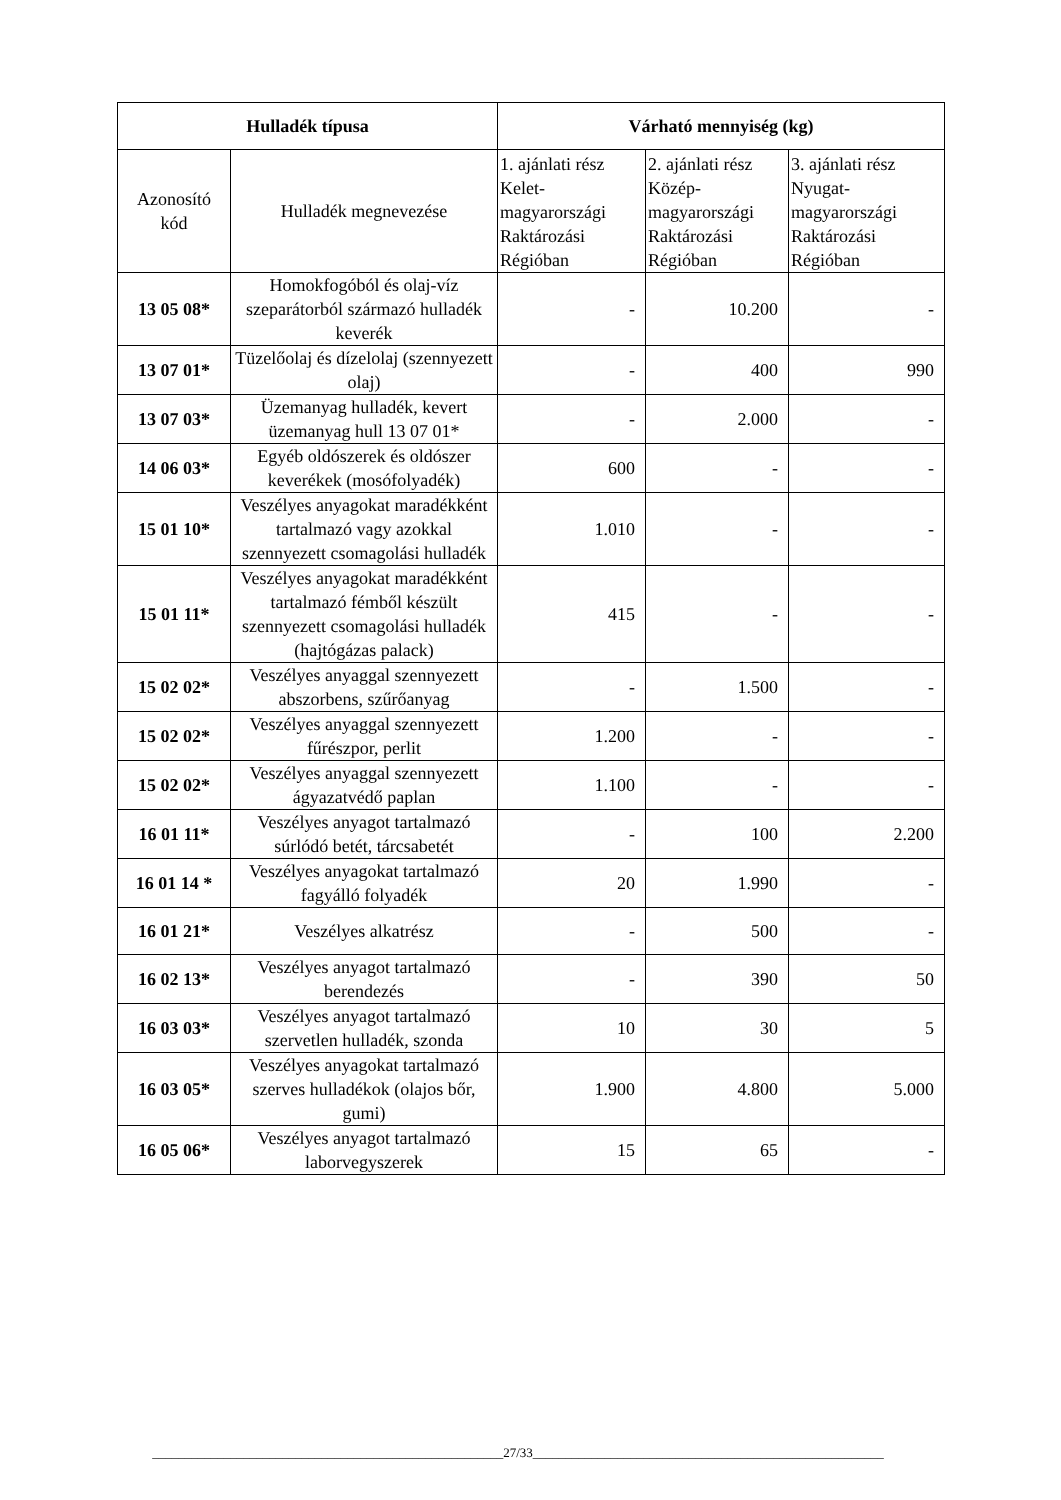| Hulladék típusa | | Várható mennyiség (kg) | | |
| --- | --- | --- | --- | --- |
| Azonosító kód | Hulladék megnevezése | 1. ajánlati rész Kelet-magyarországi Raktározási Régióban | 2. ajánlati rész Közép-magyarországi Raktározási Régióban | 3. ajánlati rész Nyugat-magyarországi Raktározási Régióban |
| 13 05 08* | Homokfogóból és olaj-víz szeparátorból származó hulladék keverék | - | 10.200 | - |
| 13 07 01* | Tüzelőolaj és dízelolaj (szennyezett olaj) | - | 400 | 990 |
| 13 07 03* | Üzemanyag hulladék, kevert üzemanyag hull 13 07 01* | - | 2.000 | - |
| 14 06 03* | Egyéb oldószerek és oldószer keverékek (mosófolyadék) | 600 | - | - |
| 15 01 10* | Veszélyes anyagokat maradékként tartalmazó vagy azokkal szennyezett csomagolási hulladék | 1.010 | - | - |
| 15 01 11* | Veszélyes anyagokat maradékként tartalmazó fémből készült szennyezett csomagolási hulladék (hajtógázas palack) | 415 | - | - |
| 15 02 02* | Veszélyes anyaggal szennyezett abszorbens, szűrőanyag | - | 1.500 | - |
| 15 02 02* | Veszélyes anyaggal szennyezett fűrészpor, perlit | 1.200 | - | - |
| 15 02 02* | Veszélyes anyaggal szennyezett ágyazatvédő paplan | 1.100 | - | - |
| 16 01 11* | Veszélyes anyagot tartalmazó súrlódó betét, tárcsabetét | - | 100 | 2.200 |
| 16 01 14 * | Veszélyes anyagokat tartalmazó fagyálló folyadék | 20 | 1.990 | - |
| 16 01 21* | Veszélyes alkatrész | - | 500 | - |
| 16 02 13* | Veszélyes anyagot tartalmazó berendezés | - | 390 | 50 |
| 16 03 03* | Veszélyes anyagot tartalmazó szervetlen hulladék, szonda | 10 | 30 | 5 |
| 16 03 05* | Veszélyes anyagokat tartalmazó szerves hulladékok (olajos bőr, gumi) | 1.900 | 4.800 | 5.000 |
| 16 05 06* | Veszélyes anyagot tartalmazó laborvegyszerek | 15 | 65 | - |
______________________________________________________27/33______________________________________________________